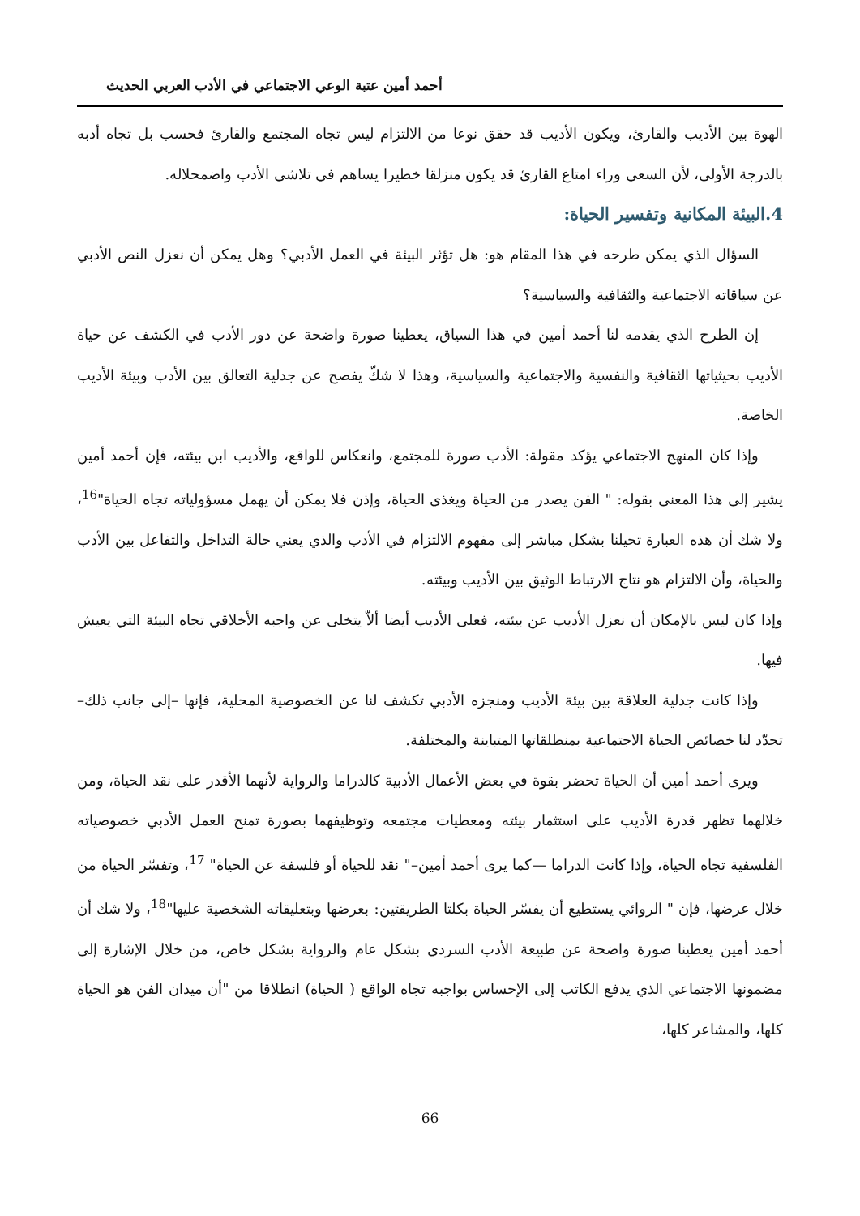أحمد أمين عتبة الوعي الاجتماعي في الأدب العربي الحديث
الهوة بين الأديب والقارئ، ويكون الأديب قد حقق نوعا من الالتزام ليس تجاه المجتمع والقارئ فحسب بل تجاه أدبه بالدرجة الأولى، لأن السعي وراء امتاع القارئ قد يكون منزلقا خطيرا يساهم في تلاشي الأدب واضمحلاله.
4.البيئة المكانية وتفسير الحياة:
السؤال الذي يمكن طرحه في هذا المقام هو: هل تؤثر البيئة في العمل الأدبي؟ وهل يمكن أن نعزل النص الأدبي عن سياقاته الاجتماعية والثقافية والسياسية؟
إن الطرح الذي يقدمه لنا أحمد أمين في هذا السياق، يعطينا صورة واضحة عن دور الأدب في الكشف عن حياة الأديب بحيثياتها الثقافية والنفسية والاجتماعية والسياسية، وهذا لا شكّ يفصح عن جدلية التعالق بين الأدب وبيئة الأديب الخاصة.
وإذا كان المنهج الاجتماعي يؤكد مقولة: الأدب صورة للمجتمع، وانعكاس للواقع، والأديب ابن بيئته، فإن أحمد أمين يشير إلى هذا المعنى بقوله: " الفن يصدر من الحياة ويغذي الحياة، وإذن فلا يمكن أن يهمل مسؤولياته تجاه الحياة"<sup>16</sup>، ولا شك أن هذه العبارة تحيلنا بشكل مباشر إلى مفهوم الالتزام في الأدب والذي يعني حالة التداخل والتفاعل بين الأدب والحياة، وأن الالتزام هو نتاج الارتباط الوثيق بين الأديب وبيئته.
وإذا كان ليس بالإمكان أن نعزل الأديب عن بيئته، فعلى الأديب أيضا ألاّ يتخلى عن واجبه الأخلاقي تجاه البيئة التي يعيش فيها.
وإذا كانت جدلية العلاقة بين بيئة الأديب ومنجزه الأدبي تكشف لنا عن الخصوصية المحلية، فإنها –إلى جانب ذلك–تحدّد لنا خصائص الحياة الاجتماعية بمنطلقاتها المتباينة والمختلفة.
ويرى أحمد أمين أن الحياة تحضر بقوة في بعض الأعمال الأدبية كالدراما والرواية لأنهما الأقدر على نقد الحياة، ومن خلالهما تظهر قدرة الأديب على استثمار بيئته ومعطيات مجتمعه وتوظيفهما بصورة تمنح العمل الأدبي خصوصياته الفلسفية تجاه الحياة، وإذا كانت الدراما —كما يرى أحمد أمين–" نقد للحياة أو فلسفة عن الحياة" <sup>17</sup>، وتفسّر الحياة من خلال عرضها، فإن " الروائي يستطيع أن يفسّر الحياة بكلتا الطريقتين: بعرضها وبتعليقاته الشخصية عليها"<sup>18</sup>، ولا شك أن أحمد أمين يعطينا صورة واضحة عن طبيعة الأدب السردي بشكل عام والرواية بشكل خاص، من خلال الإشارة إلى مضمونها الاجتماعي الذي يدفع الكاتب إلى الإحساس بواجبه تجاه الواقع ( الحياة) انطلاقا من "أن ميدان الفن هو الحياة كلها، والمشاعر كلها،
66